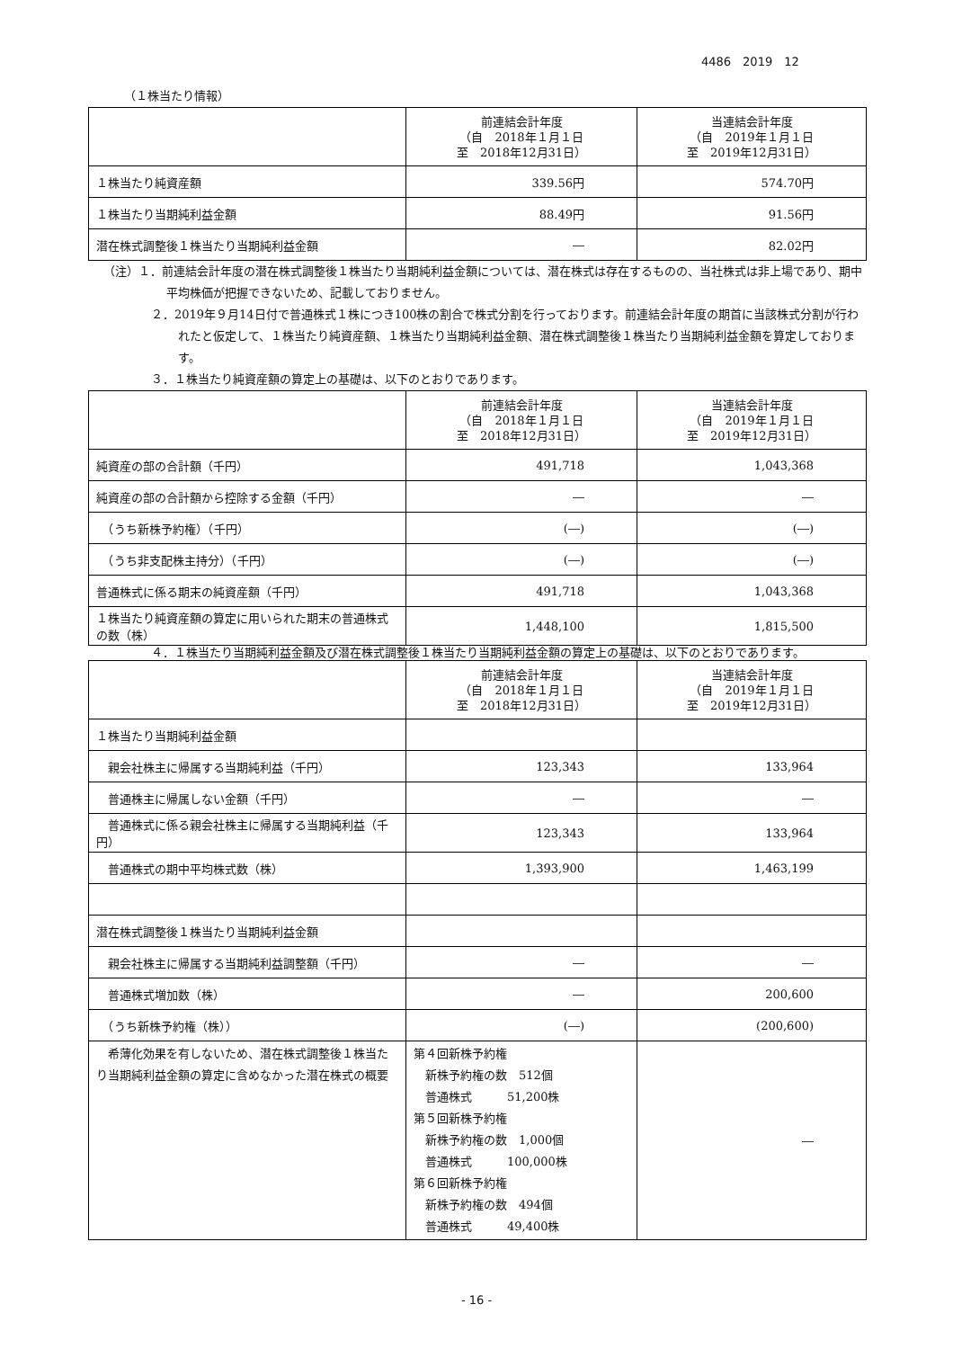4486　2019　12
（１株当たり情報）
| | 前連結会計年度 （自 2018年１月１日 至 2018年12月31日） | 当連結会計年度 （自 2019年１月１日 至 2019年12月31日） |
| --- | --- | --- |
| １株当たり純資産額 | 339.56円 | 574.70円 |
| １株当たり当期純利益金額 | 88.49円 | 91.56円 |
| 潜在株式調整後１株当たり当期純利益金額 | ― | 82.02円 |
（注）１．前連結会計年度の潜在株式調整後１株当たり当期純利益金額については、潜在株式は存在するものの、当社株式は非上場であり、期中平均株価が把握できないため、記載しておりません。
２．2019年９月14日付で普通株式１株につき100株の割合で株式分割を行っております。前連結会計年度の期首に当該株式分割が行われたと仮定して、１株当たり純資産額、１株当たり当期純利益金額、潜在株式調整後１株当たり当期純利益金額を算定しております。
３．１株当たり純資産額の算定上の基礎は、以下のとおりであります。
| | 前連結会計年度 （自 2018年１月１日 至 2018年12月31日） | 当連結会計年度 （自 2019年１月１日 至 2019年12月31日） |
| --- | --- | --- |
| 純資産の部の合計額（千円） | 491,718 | 1,043,368 |
| 純資産の部の合計額から控除する金額（千円） | ― | ― |
| （うち新株予約権）（千円） | (―) | (―) |
| （うち非支配株主持分）（千円） | (―) | (―) |
| 普通株式に係る期末の純資産額（千円） | 491,718 | 1,043,368 |
| １株当たり純資産額の算定に用いられた期末の普通株式の数（株） | 1,448,100 | 1,815,500 |
４．１株当たり当期純利益金額及び潜在株式調整後１株当たり当期純利益金額の算定上の基礎は、以下のとおりであります。
| | 前連結会計年度 （自 2018年１月１日 至 2018年12月31日） | 当連結会計年度 （自 2019年１月１日 至 2019年12月31日） |
| --- | --- | --- |
| １株当たり当期純利益金額 | | |
| 親会社株主に帰属する当期純利益（千円） | 123,343 | 133,964 |
| 普通株主に帰属しない金額（千円） | ― | ― |
| 普通株式に係る親会社株主に帰属する当期純利益（千円） | 123,343 | 133,964 |
| 普通株式の期中平均株式数（株） | 1,393,900 | 1,463,199 |
| 潜在株式調整後１株当たり当期純利益金額 | | |
| 親会社株主に帰属する当期純利益調整額（千円） | ― | ― |
| 普通株式増加数（株） | ― | 200,600 |
| （うち新株予約権（株）） | (―) | (200,600) |
| 希薄化効果を有しないため、潜在株式調整後１株当たり当期純利益金額の算定に含めなかった潜在株式の概要 | 第４回新株予約権 新株予約権の数 512個 普通株式 51,200株 第５回新株予約権 新株予約権の数 1,000個 普通株式 100,000株 第６回新株予約権 新株予約権の数 494個 普通株式 49,400株 | ― |
- 16 -